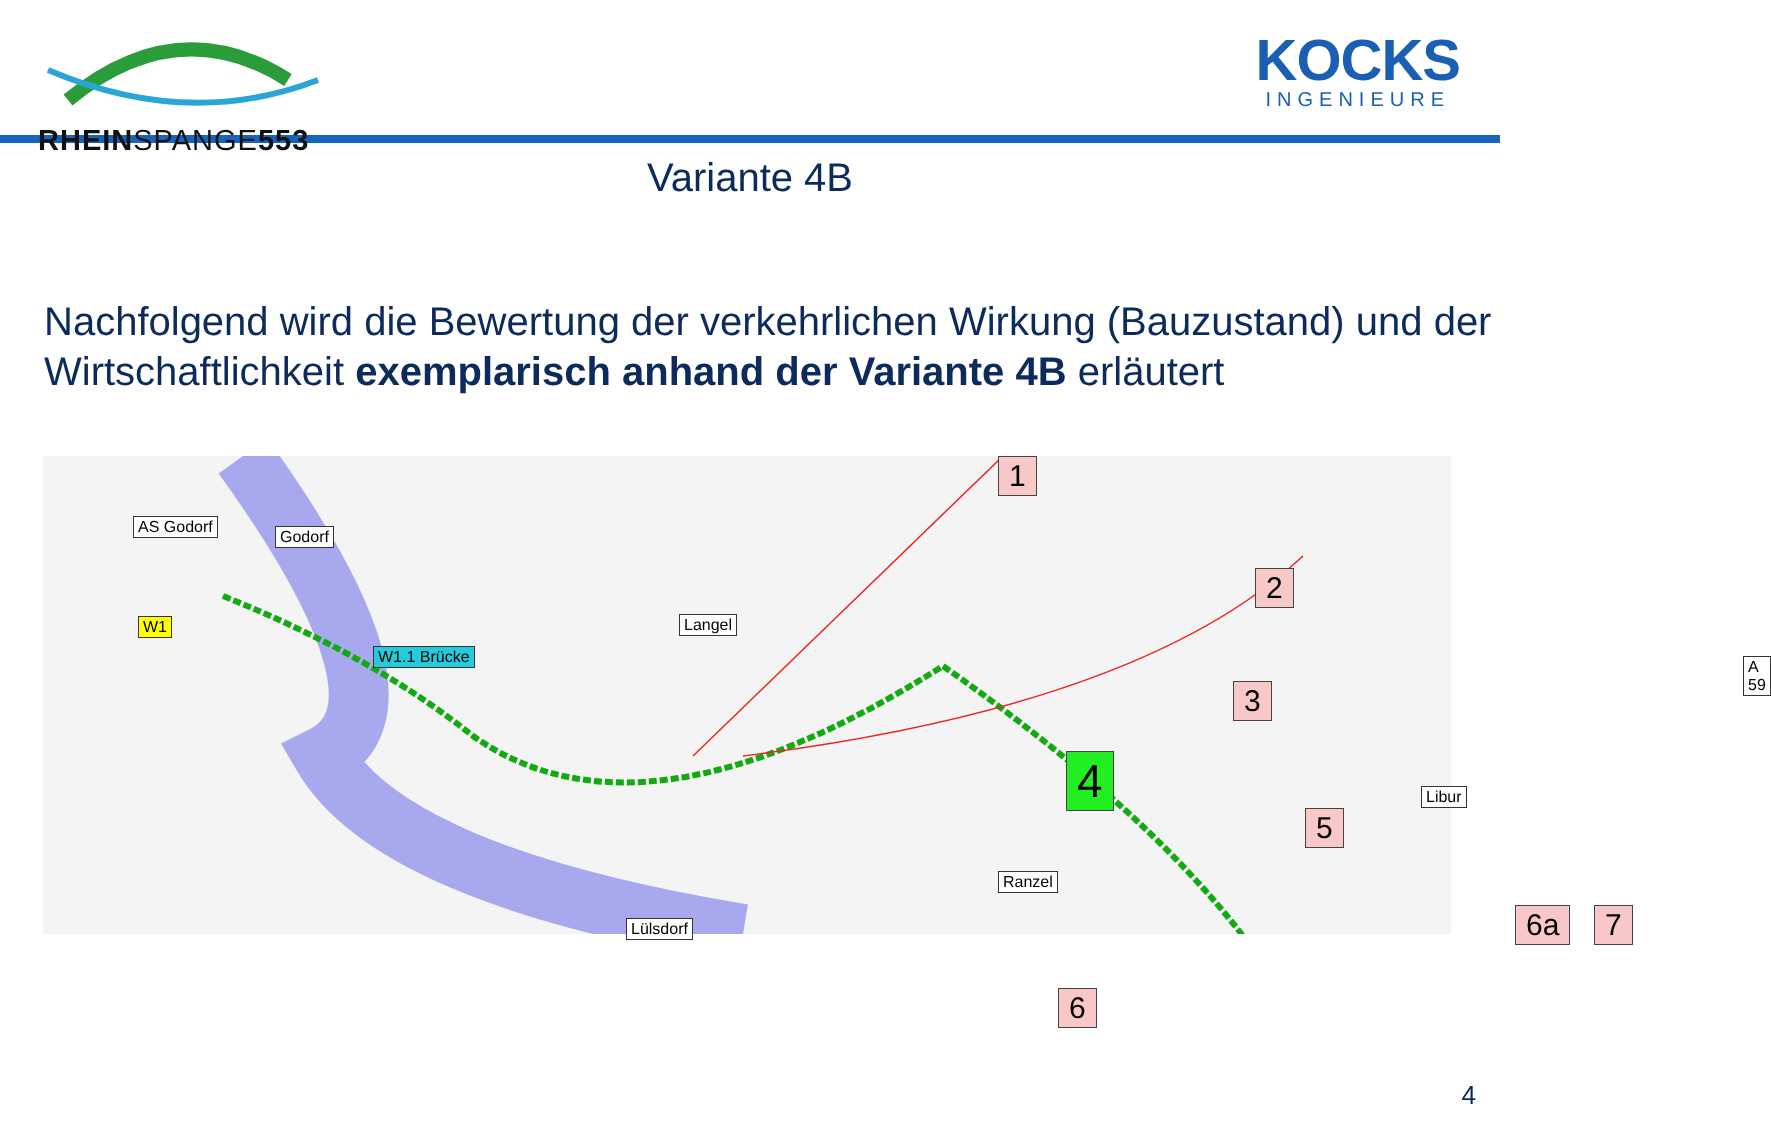RHEINSPANGE553
KOCKS
INGENIEURE
Variante 4B
Nachfolgend wird die Bewertung der verkehrlichen Wirkung (Bauzustand) und der Wirtschaftlichkeit exemplarisch anhand der Variante 4B erläutert
AS Godorf
Godorf
W1
W1.1 Brücke
Langel
Lülsdorf
Ranzel
Libur
A 59
1
2
3
4
5
6
6a 7
4